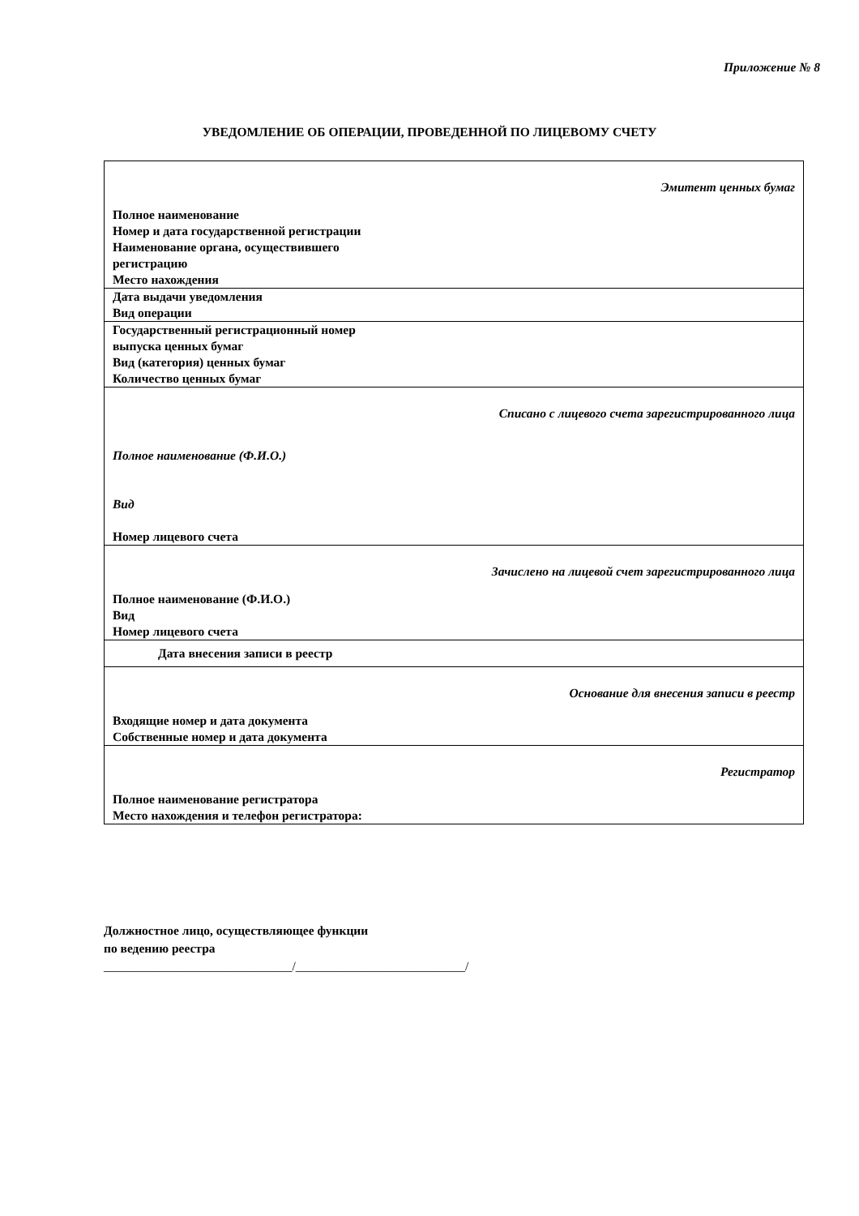Приложение № 8
УВЕДОМЛЕНИЕ ОБ ОПЕРАЦИИ, ПРОВЕДЕННОЙ ПО ЛИЦЕВОМУ СЧЕТУ
| Эмитент ценных бумаг Полное наименование Номер и дата государственной регистрации Наименование органа, осуществившего регистрацию Место нахождения |
| Дата выдачи уведомления Вид операции |
| Государственный регистрационный номер выпуска ценных бумаг Вид (категория) ценных бумаг Количество ценных бумаг |
| Списано с лицевого счета зарегистрированного лица Полное наименование (Ф.И.О.) Вид Номер лицевого счета |
| Зачислено на лицевой счет зарегистрированного лица Полное наименование (Ф.И.О.) Вид Номер лицевого счета |
| Дата внесения записи в реестр |
| Основание для внесения записи в реестр Входящие номер и дата документа Собственные номер и дата документа |
| Регистратор Полное наименование регистратора Место нахождения и телефон регистратора: |
Должностное лицо, осуществляющее функции
по ведению реестра
______________________________/___________________________/